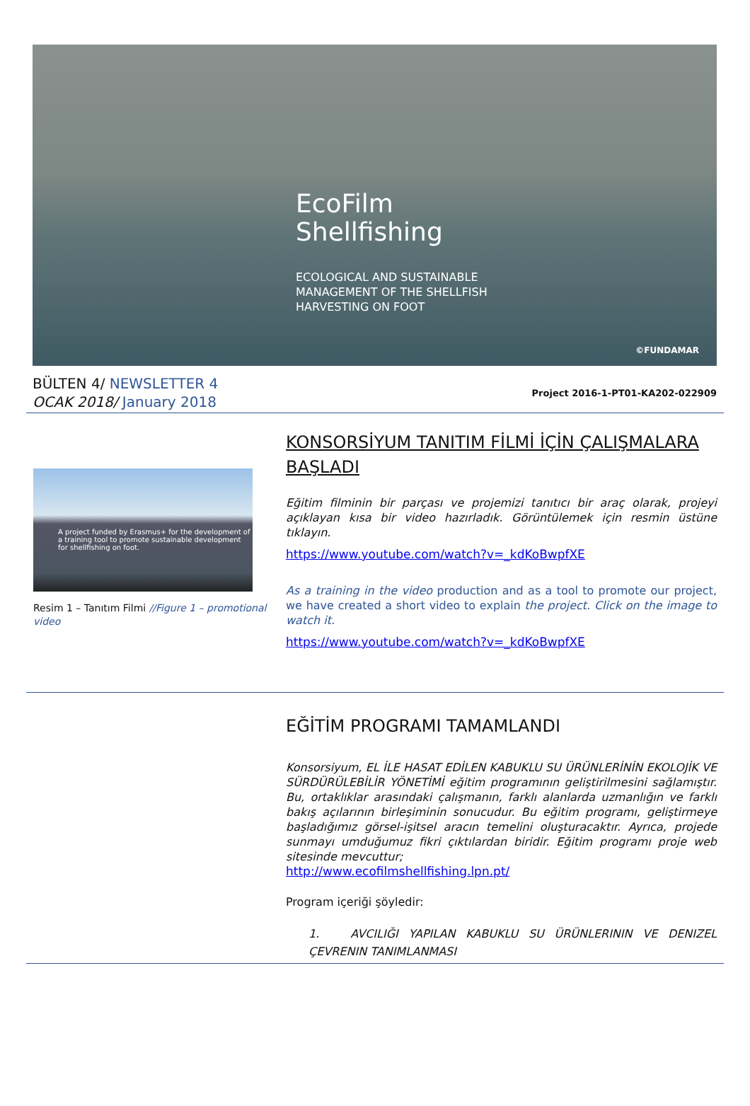EcoFilm
Shellfishing
ECOLOGICAL AND SUSTAINABLE
MANAGEMENT OF THE SHELLFISH
HARVESTING ON FOOT
©FUNDAMAR
BÜLTEN 4/ NEWSLETTER 4
OCAK 2018/ January 2018
Project 2016-1-PT01-KA202-022909
A project funded by Erasmus+ for the development of a training tool to promote sustainable development for shellfishing on foot.
Resim 1 – Tanıtım Filmi //Figure 1 – promotional video
KONSORSİYUM TANITIM FİLMİ İÇİN ÇALIŞMALARA BAŞLADI
Eğitim filminin bir parçası ve projemizi tanıtıcı bir araç olarak, projeyi açıklayan kısa bir video hazırladık. Görüntülemek için resmin üstüne tıklayın.
https://www.youtube.com/watch?v=_kdKoBwpfXE
As a training in the video production and as a tool to promote our project, we have created a short video to explain the project. Click on the image to watch it.
https://www.youtube.com/watch?v=_kdKoBwpfXE
EĞİTİM PROGRAMI TAMAMLANDI
Konsorsiyum, EL İLE HASAT EDİLEN KABUKLU SU ÜRÜNLERİNİN EKOLOJİK VE SÜRDÜRÜLEBİLİR YÖNETİMİ eğitim programının geliştirilmesini sağlamıştır. Bu, ortaklıklar arasındaki çalışmanın, farklı alanlarda uzmanlığın ve farklı bakış açılarının birleşiminin sonucudur. Bu eğitim programı, geliştirmeye başladığımız görsel-işitsel aracın temelini oluşturacaktır. Ayrıca, projede sunmayı umduğumuz fikri çıktılardan biridir. Eğitim programı proje web sitesinde mevcuttur;
http://www.ecofilmshellfishing.lpn.pt/
Program içeriği şöyledir:
1. AVCILIĞI YAPILAN KABUKLU SU ÜRÜNLERININ VE DENIZEL ÇEVRENIN TANIMLANMASI